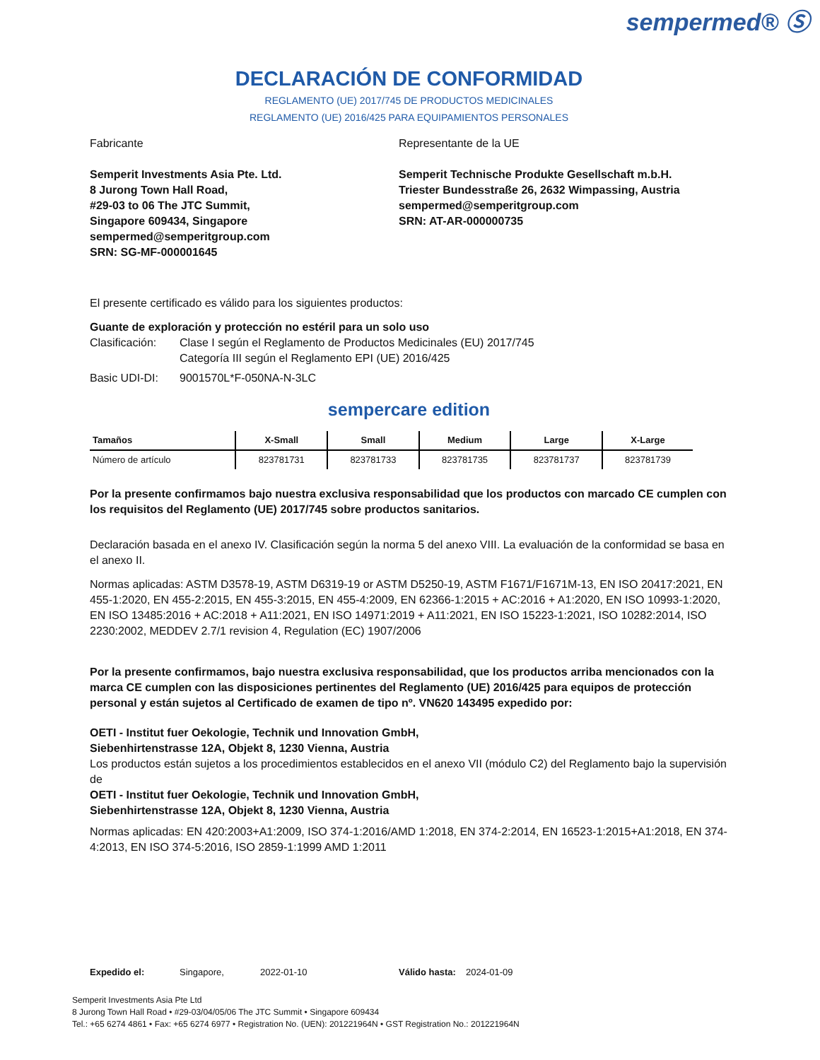sempermed® Ⓢ
DECLARACIÓN DE CONFORMIDAD
REGLAMENTO (UE) 2017/745 DE PRODUCTOS MEDICINALES
REGLAMENTO (UE) 2016/425 PARA EQUIPAMIENTOS PERSONALES
Fabricante
Semperit Investments Asia Pte. Ltd.
8 Jurong Town Hall Road,
#29-03 to 06 The JTC Summit,
Singapore 609434, Singapore
sempermed@semperitgroup.com
SRN: SG-MF-000001645
Representante de la UE
Semperit Technische Produkte Gesellschaft m.b.H.
Triester Bundesstraße 26, 2632 Wimpassing, Austria
sempermed@semperitgroup.com
SRN: AT-AR-000000735
El presente certificado es válido para los siguientes productos:
Guante de exploración y protección no estéril para un solo uso
Clasificación: Clase I según el Reglamento de Productos Medicinales (EU) 2017/745
Categoría III según el Reglamento EPI (UE) 2016/425
Basic UDI-DI: 9001570L*F-050NA-N-3LC
sempercare edition
| Tamaños | X-Small | Small | Medium | Large | X-Large |
| --- | --- | --- | --- | --- | --- |
| Número de artículo | 823781731 | 823781733 | 823781735 | 823781737 | 823781739 |
Por la presente confirmamos bajo nuestra exclusiva responsabilidad que los productos con marcado CE cumplen con los requisitos del Reglamento (UE) 2017/745 sobre productos sanitarios.
Declaración basada en el anexo IV. Clasificación según la norma 5 del anexo VIII. La evaluación de la conformidad se basa en el anexo II.
Normas aplicadas: ASTM D3578-19, ASTM D6319-19 or ASTM D5250-19, ASTM F1671/F1671M-13, EN ISO 20417:2021, EN 455-1:2020, EN 455-2:2015, EN 455-3:2015, EN 455-4:2009, EN 62366-1:2015 + AC:2016 + A1:2020, EN ISO 10993-1:2020, EN ISO 13485:2016 + AC:2018 + A11:2021, EN ISO 14971:2019 + A11:2021, EN ISO 15223-1:2021, ISO 10282:2014, ISO 2230:2002, MEDDEV 2.7/1 revision 4, Regulation (EC) 1907/2006
Por la presente confirmamos, bajo nuestra exclusiva responsabilidad, que los productos arriba mencionados con la marca CE cumplen con las disposiciones pertinentes del Reglamento (UE) 2016/425 para equipos de protección personal y están sujetos al Certificado de examen de tipo nº. VN620 143495 expedido por:
OETI - Institut fuer Oekologie, Technik und Innovation GmbH,
Siebenhirtenstrasse 12A, Objekt 8, 1230 Vienna, Austria
Los productos están sujetos a los procedimientos establecidos en el anexo VII (módulo C2) del Reglamento bajo la supervisión de
OETI - Institut fuer Oekologie, Technik und Innovation GmbH,
Siebenhirtenstrasse 12A, Objekt 8, 1230 Vienna, Austria
Normas aplicadas: EN 420:2003+A1:2009, ISO 374-1:2016/AMD 1:2018, EN 374-2:2014, EN 16523-1:2015+A1:2018, EN 374-4:2013, EN ISO 374-5:2016, ISO 2859-1:1999 AMD 1:2011
Expedido el: Singapore, 2022-01-10 Válido hasta: 2024-01-09
Semperit Investments Asia Pte Ltd
8 Jurong Town Hall Road • #29-03/04/05/06 The JTC Summit • Singapore 609434
Tel.: +65 6274 4861 • Fax: +65 6274 6977 • Registration No. (UEN): 201221964N • GST Registration No.: 201221964N